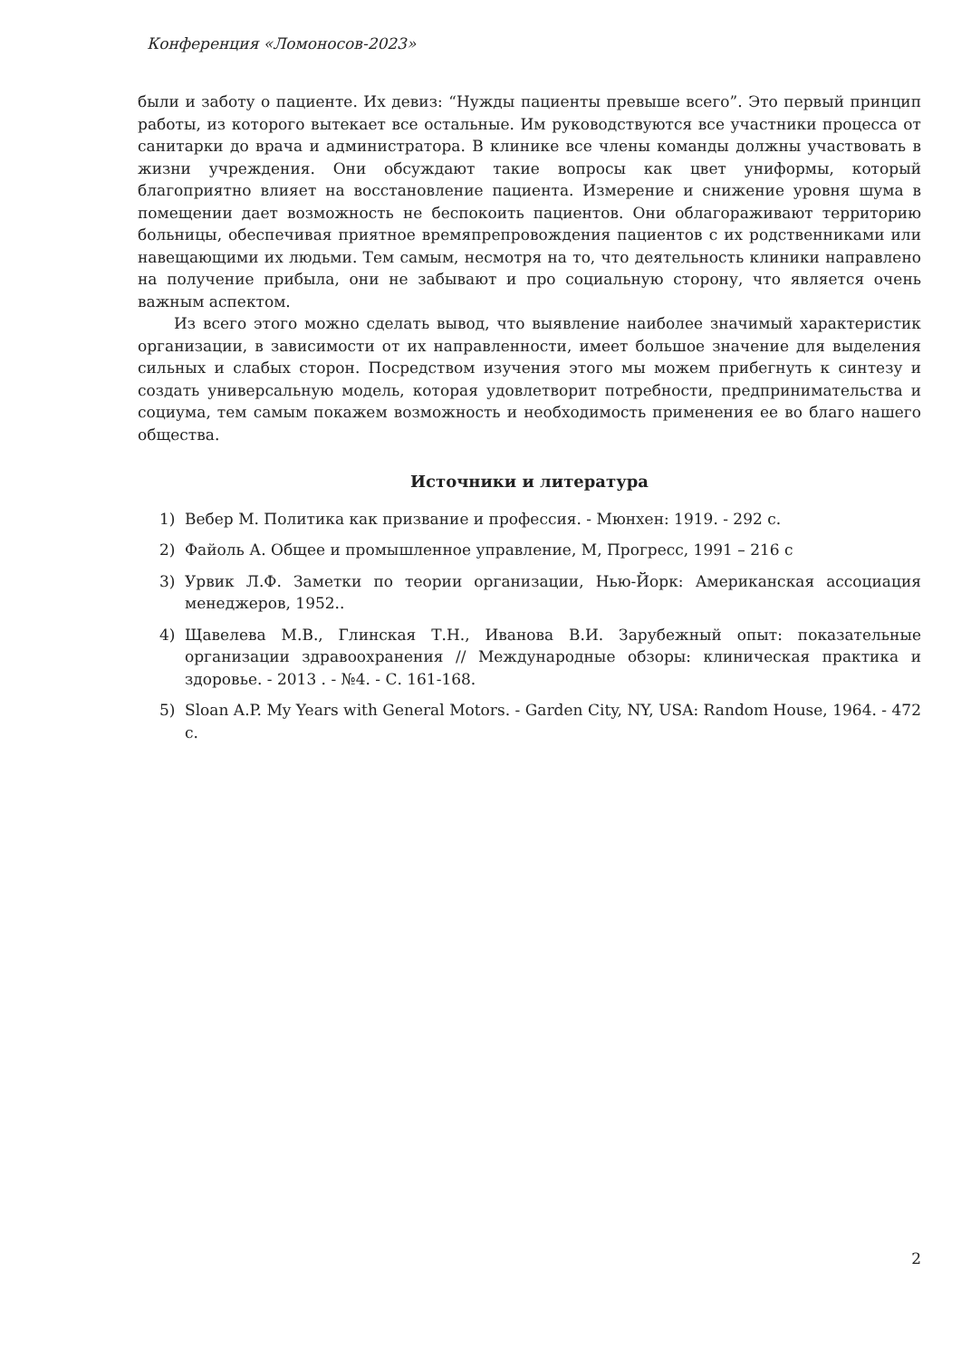Конференция «Ломоносов-2023»
были и заботу о пациенте. Их девиз: “Нужды пациенты превыше всего”. Это первый принцип работы, из которого вытекает все остальные. Им руководствуются все участники процесса от санитарки до врача и администратора. В клинике все члены команды должны участвовать в жизни учреждения. Они обсуждают такие вопросы как цвет униформы, который благоприятно влияет на восстановление пациента. Измерение и снижение уровня шума в помещении дает возможность не беспокоить пациентов. Они облагораживают территорию больницы, обеспечивая приятное времяпрепровождения пациентов с их родственниками или навещающими их людьми. Тем самым, несмотря на то, что деятельность клиники направлено на получение прибыла, они не забывают и про социальную сторону, что является очень важным аспектом.
Из всего этого можно сделать вывод, что выявление наиболее значимый характеристик организации, в зависимости от их направленности, имеет большое значение для выделения сильных и слабых сторон. Посредством изучения этого мы можем прибегнуть к синтезу и создать универсальную модель, которая удовлетворит потребности, предпринимательства и социума, тем самым покажем возможность и необходимость применения ее во благо нашего общества.
Источники и литература
1) Вебер М. Политика как призвание и профессия. - Мюнхен: 1919. - 292 с.
2) Файоль А. Общее и промышленное управление, М, Прогресс, 1991 – 216 с
3) Урвик Л.Ф. Заметки по теории организации, Нью-Йорк: Американская ассоциация менеджеров, 1952..
4) Щавелева М.В., Глинская Т.Н., Иванова В.И. Зарубежный опыт: показательные организации здравоохранения // Международные обзоры: клиническая практика и здоровье. - 2013 . - №4. - С. 161-168.
5) Sloan A.P. My Years with General Motors. - Garden City, NY, USA: Random House, 1964. - 472 с.
2